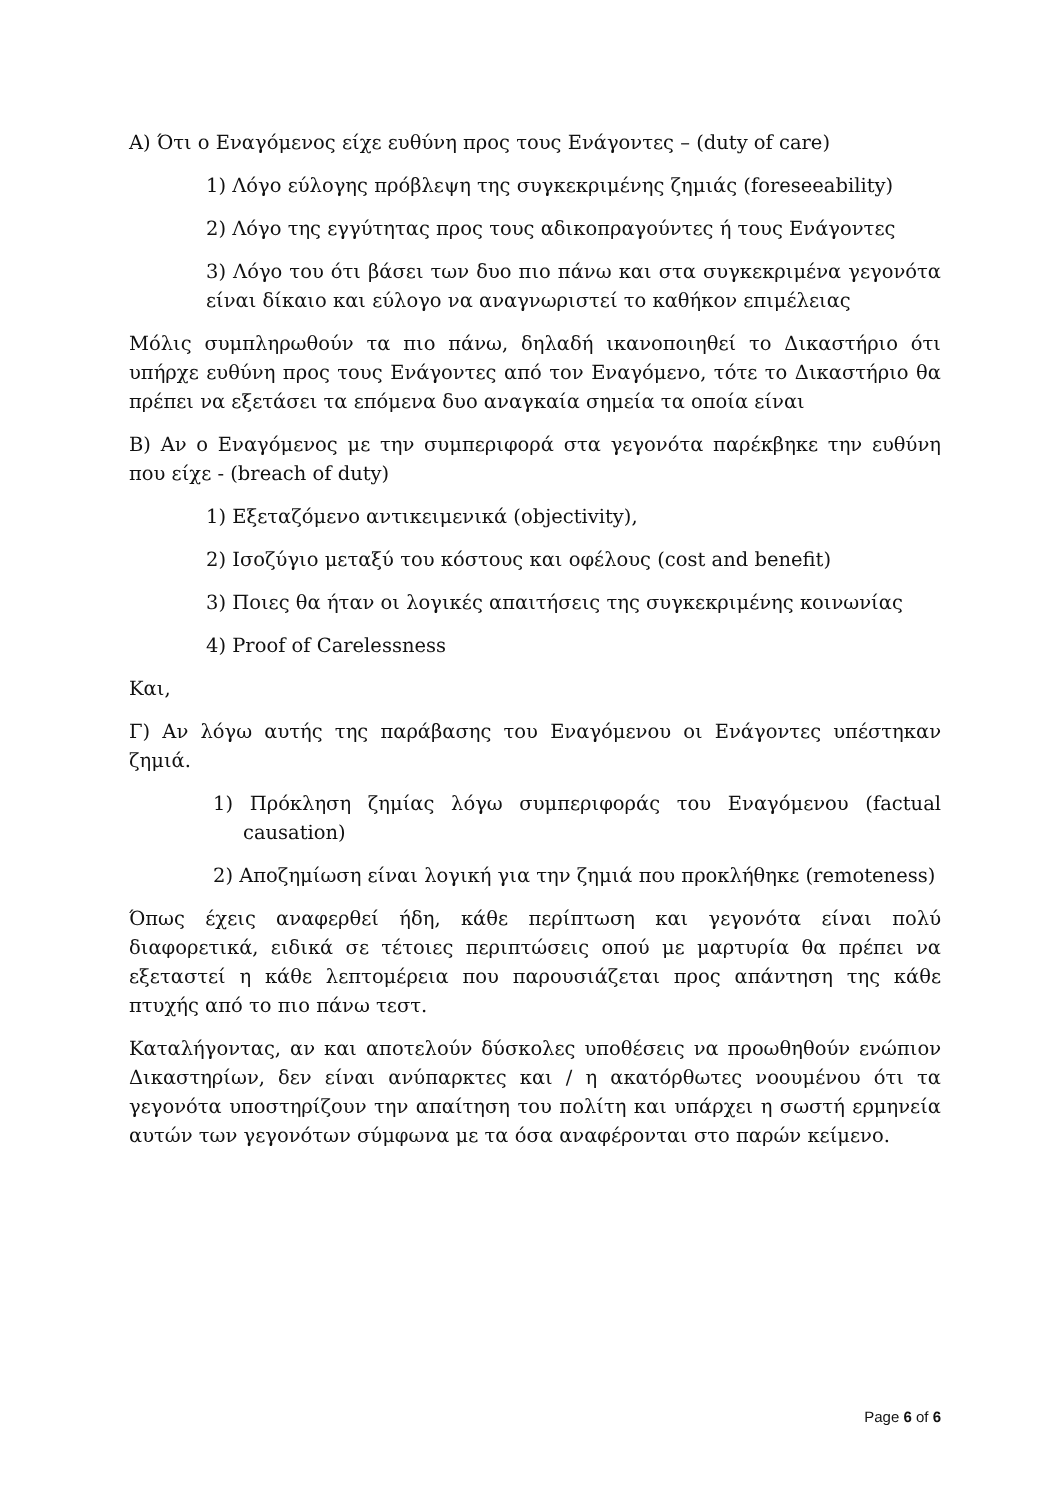Α) Ότι ο Εναγόμενος είχε ευθύνη προς τους Ενάγοντες – (duty of care)
1) Λόγο εύλογης πρόβλεψη της συγκεκριμένης ζημιάς (foreseeability)
2) Λόγο της εγγύτητας προς τους αδικοπραγούντες ή τους Ενάγοντες
3) Λόγο του ότι βάσει των δυο πιο πάνω και στα συγκεκριμένα γεγονότα είναι δίκαιο και εύλογο να αναγνωριστεί το καθήκον επιμέλειας
Μόλις συμπληρωθούν τα πιο πάνω, δηλαδή ικανοποιηθεί το Δικαστήριο ότι υπήρχε ευθύνη προς τους Ενάγοντες από τον Εναγόμενο, τότε το Δικαστήριο θα πρέπει να εξετάσει τα επόμενα δυο αναγκαία σημεία τα οποία είναι
Β) Αν ο Εναγόμενος με την συμπεριφορά στα γεγονότα παρέκβηκε την ευθύνη που είχε - (breach of duty)
1) Εξεταζόμενο αντικειμενικά (objectivity),
2) Ισοζύγιο μεταξύ του κόστους και οφέλους (cost and benefit)
3) Ποιες θα ήταν οι λογικές απαιτήσεις της συγκεκριμένης κοινωνίας
4) Proof of Carelessness
Και,
Γ) Αν λόγω αυτής της παράβασης του Εναγόμενου οι Ενάγοντες υπέστηκαν ζημιά.
1) Πρόκληση ζημίας λόγω συμπεριφοράς του Εναγόμενου (factual causation)
2) Αποζημίωση είναι λογική για την ζημιά που προκλήθηκε (remoteness)
Όπως έχεις αναφερθεί ήδη, κάθε περίπτωση και γεγονότα είναι πολύ διαφορετικά, ειδικά σε τέτοιες περιπτώσεις οπού με μαρτυρία θα πρέπει να εξεταστεί η κάθε λεπτομέρεια που παρουσιάζεται προς απάντηση της κάθε πτυχής από το πιο πάνω τεστ.
Καταλήγοντας, αν και αποτελούν δύσκολες υποθέσεις να προωθηθούν ενώπιον Δικαστηρίων, δεν είναι ανύπαρκτες και / η ακατόρθωτες νοουμένου ότι τα γεγονότα υποστηρίζουν την απαίτηση του πολίτη και υπάρχει η σωστή ερμηνεία αυτών των γεγονότων σύμφωνα με τα όσα αναφέρονται στο παρών κείμενο.
Page 6 of 6